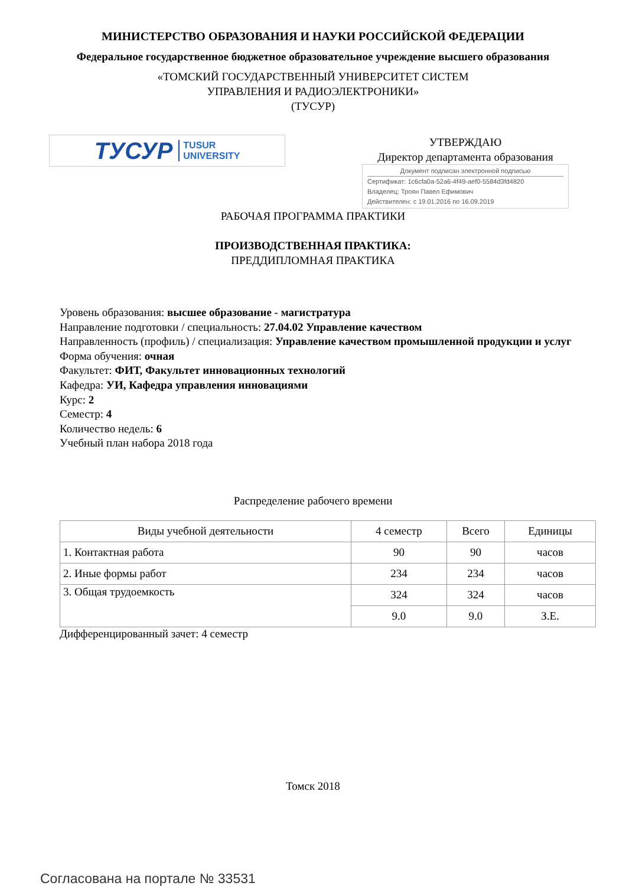МИНИСТЕРСТВО ОБРАЗОВАНИЯ И НАУКИ РОССИЙСКОЙ ФЕДЕРАЦИИ
Федеральное государственное бюджетное образовательное учреждение высшего образования
«ТОМСКИЙ ГОСУДАРСТВЕННЫЙ УНИВЕРСИТЕТ СИСТЕМ
УПРАВЛЕНИЯ И РАДИОЭЛЕКТРОНИКИ»
(ТУСУР)
ТУСУР TUSUR
UNIVERSITY
УТВЕРЖДАЮ
Директор департамента образования
Документ подписан электронной подписью
Сертификат: 1c6cfa0a-52a6-4f49-aef0-5584d3fd4820
Владелец: Троян Павел Ефимович
Действителен: с 19.01.2016 по 16.09.2019
РАБОЧАЯ ПРОГРАММА ПРАКТИКИ
ПРОИЗВОДСТВЕННАЯ ПРАКТИКА:
ПРЕДДИПЛОМНАЯ ПРАКТИКА
Уровень образования: высшее образование - магистратура
Направление подготовки / специальность: 27.04.02 Управление качеством
Направленность (профиль) / специализация: Управление качеством промышленной продукции и услуг
Форма обучения: очная
Факультет: ФИТ, Факультет инновационных технологий
Кафедра: УИ, Кафедра управления инновациями
Курс: 2
Семестр: 4
Количество недель: 6
Учебный план набора 2018 года
Распределение рабочего времени
| Виды учебной деятельности | 4 семестр | Всего | Единицы |
| --- | --- | --- | --- |
| 1. Контактная работа | 90 | 90 | часов |
| 2. Иные формы работ | 234 | 234 | часов |
| 3. Общая трудоемкость | 324 | 324 | часов |
| | 9.0 | 9.0 | З.Е. |
Дифференцированный зачет: 4 семестр
Томск 2018
Согласована на портале № 33531